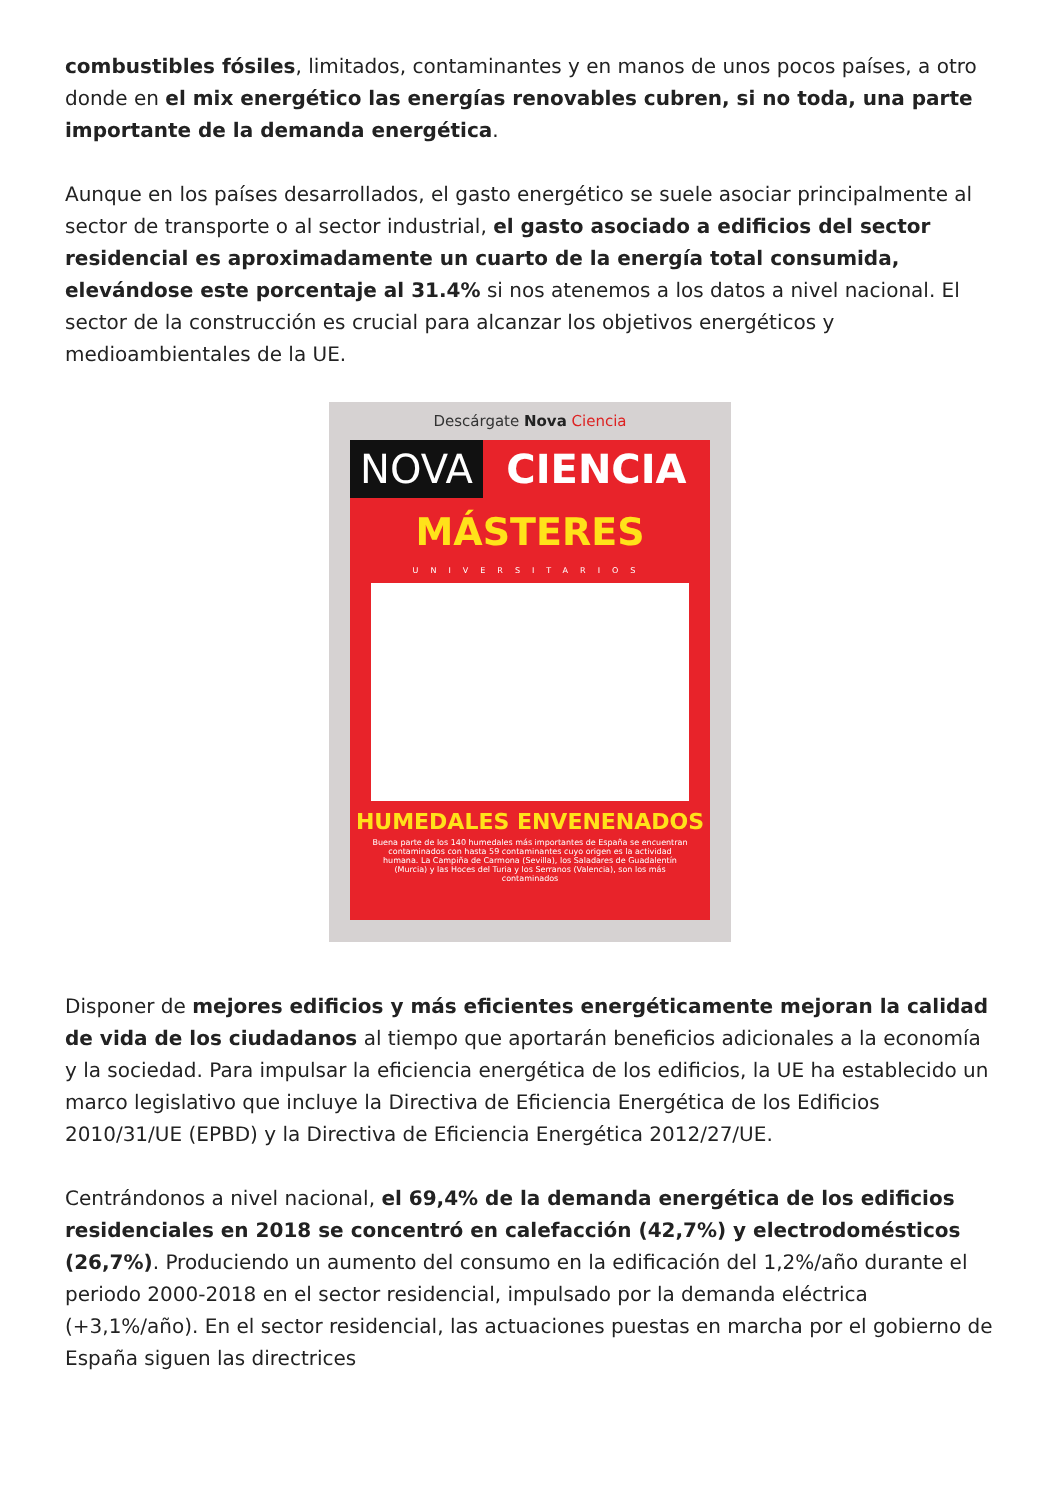combustibles fósiles, limitados, contaminantes y en manos de unos pocos países, a otro donde en el mix energético las energías renovables cubren, si no toda, una parte importante de la demanda energética.
Aunque en los países desarrollados, el gasto energético se suele asociar principalmente al sector de transporte o al sector industrial, el gasto asociado a edificios del sector residencial es aproximadamente un cuarto de la energía total consumida, elevándose este porcentaje al 31.4% si nos atenemos a los datos a nivel nacional. El sector de la construcción es crucial para alcanzar los objetivos energéticos y medioambientales de la UE.
Descárgate Nova Ciencia
NOVA CIENCIA
MÁSTERES
UNIVERSITARIOS
HUMEDALES ENVENENADOS
Buena parte de los 140 humedales más importantes de España se encuentran contaminados con hasta 59 contaminantes cuyo origen es la actividad humana. La Campiña de Carmona (Sevilla), los Saladares de Guadalentín (Murcia) y las Hoces del Turia y los Serranos (Valencia), son los más contaminados
Disponer de mejores edificios y más eficientes energéticamente mejoran la calidad de vida de los ciudadanos al tiempo que aportarán beneficios adicionales a la economía y la sociedad. Para impulsar la eficiencia energética de los edificios, la UE ha establecido un marco legislativo que incluye la Directiva de Eficiencia Energética de los Edificios 2010/31/UE (EPBD) y la Directiva de Eficiencia Energética 2012/27/UE.
Centrándonos a nivel nacional, el 69,4% de la demanda energética de los edificios residenciales en 2018 se concentró en calefacción (42,7%) y electrodomésticos (26,7%). Produciendo un aumento del consumo en la edificación del 1,2%/año durante el periodo 2000-2018 en el sector residencial, impulsado por la demanda eléctrica (+3,1%/año). En el sector residencial, las actuaciones puestas en marcha por el gobierno de España siguen las directrices